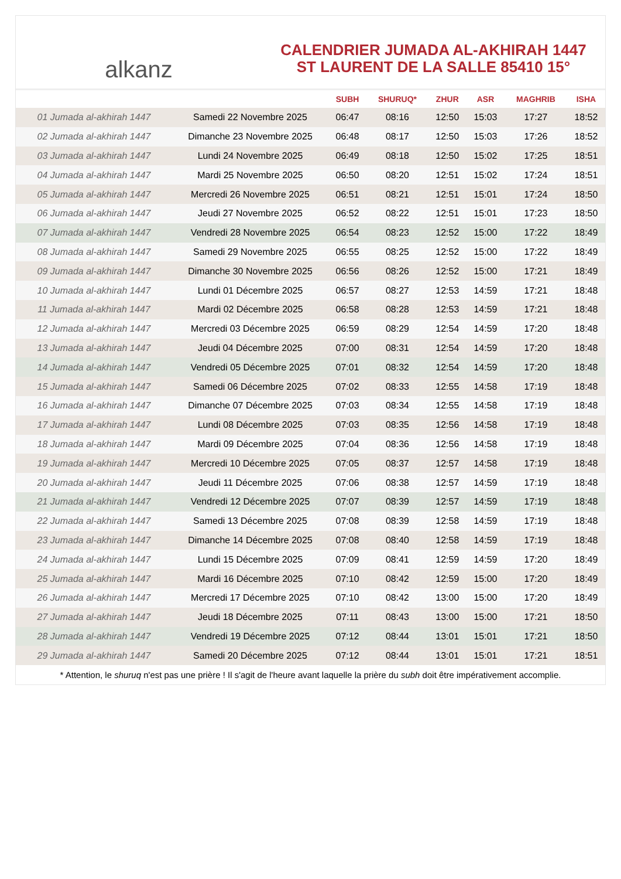alkanz
CALENDRIER JUMADA AL-AKHIRAH 1447
ST LAURENT DE LA SALLE 85410 15°
| | | SUBH | SHURUQ* | ZHUR | ASR | MAGHRIB | ISHA |
| --- | --- | --- | --- | --- | --- | --- | --- |
| 01 Jumada al-akhirah 1447 | Samedi 22 Novembre 2025 | 06:47 | 08:16 | 12:50 | 15:03 | 17:27 | 18:52 |
| 02 Jumada al-akhirah 1447 | Dimanche 23 Novembre 2025 | 06:48 | 08:17 | 12:50 | 15:03 | 17:26 | 18:52 |
| 03 Jumada al-akhirah 1447 | Lundi 24 Novembre 2025 | 06:49 | 08:18 | 12:50 | 15:02 | 17:25 | 18:51 |
| 04 Jumada al-akhirah 1447 | Mardi 25 Novembre 2025 | 06:50 | 08:20 | 12:51 | 15:02 | 17:24 | 18:51 |
| 05 Jumada al-akhirah 1447 | Mercredi 26 Novembre 2025 | 06:51 | 08:21 | 12:51 | 15:01 | 17:24 | 18:50 |
| 06 Jumada al-akhirah 1447 | Jeudi 27 Novembre 2025 | 06:52 | 08:22 | 12:51 | 15:01 | 17:23 | 18:50 |
| 07 Jumada al-akhirah 1447 | Vendredi 28 Novembre 2025 | 06:54 | 08:23 | 12:52 | 15:00 | 17:22 | 18:49 |
| 08 Jumada al-akhirah 1447 | Samedi 29 Novembre 2025 | 06:55 | 08:25 | 12:52 | 15:00 | 17:22 | 18:49 |
| 09 Jumada al-akhirah 1447 | Dimanche 30 Novembre 2025 | 06:56 | 08:26 | 12:52 | 15:00 | 17:21 | 18:49 |
| 10 Jumada al-akhirah 1447 | Lundi 01 Décembre 2025 | 06:57 | 08:27 | 12:53 | 14:59 | 17:21 | 18:48 |
| 11 Jumada al-akhirah 1447 | Mardi 02 Décembre 2025 | 06:58 | 08:28 | 12:53 | 14:59 | 17:21 | 18:48 |
| 12 Jumada al-akhirah 1447 | Mercredi 03 Décembre 2025 | 06:59 | 08:29 | 12:54 | 14:59 | 17:20 | 18:48 |
| 13 Jumada al-akhirah 1447 | Jeudi 04 Décembre 2025 | 07:00 | 08:31 | 12:54 | 14:59 | 17:20 | 18:48 |
| 14 Jumada al-akhirah 1447 | Vendredi 05 Décembre 2025 | 07:01 | 08:32 | 12:54 | 14:59 | 17:20 | 18:48 |
| 15 Jumada al-akhirah 1447 | Samedi 06 Décembre 2025 | 07:02 | 08:33 | 12:55 | 14:58 | 17:19 | 18:48 |
| 16 Jumada al-akhirah 1447 | Dimanche 07 Décembre 2025 | 07:03 | 08:34 | 12:55 | 14:58 | 17:19 | 18:48 |
| 17 Jumada al-akhirah 1447 | Lundi 08 Décembre 2025 | 07:03 | 08:35 | 12:56 | 14:58 | 17:19 | 18:48 |
| 18 Jumada al-akhirah 1447 | Mardi 09 Décembre 2025 | 07:04 | 08:36 | 12:56 | 14:58 | 17:19 | 18:48 |
| 19 Jumada al-akhirah 1447 | Mercredi 10 Décembre 2025 | 07:05 | 08:37 | 12:57 | 14:58 | 17:19 | 18:48 |
| 20 Jumada al-akhirah 1447 | Jeudi 11 Décembre 2025 | 07:06 | 08:38 | 12:57 | 14:59 | 17:19 | 18:48 |
| 21 Jumada al-akhirah 1447 | Vendredi 12 Décembre 2025 | 07:07 | 08:39 | 12:57 | 14:59 | 17:19 | 18:48 |
| 22 Jumada al-akhirah 1447 | Samedi 13 Décembre 2025 | 07:08 | 08:39 | 12:58 | 14:59 | 17:19 | 18:48 |
| 23 Jumada al-akhirah 1447 | Dimanche 14 Décembre 2025 | 07:08 | 08:40 | 12:58 | 14:59 | 17:19 | 18:48 |
| 24 Jumada al-akhirah 1447 | Lundi 15 Décembre 2025 | 07:09 | 08:41 | 12:59 | 14:59 | 17:20 | 18:49 |
| 25 Jumada al-akhirah 1447 | Mardi 16 Décembre 2025 | 07:10 | 08:42 | 12:59 | 15:00 | 17:20 | 18:49 |
| 26 Jumada al-akhirah 1447 | Mercredi 17 Décembre 2025 | 07:10 | 08:42 | 13:00 | 15:00 | 17:20 | 18:49 |
| 27 Jumada al-akhirah 1447 | Jeudi 18 Décembre 2025 | 07:11 | 08:43 | 13:00 | 15:00 | 17:21 | 18:50 |
| 28 Jumada al-akhirah 1447 | Vendredi 19 Décembre 2025 | 07:12 | 08:44 | 13:01 | 15:01 | 17:21 | 18:50 |
| 29 Jumada al-akhirah 1447 | Samedi 20 Décembre 2025 | 07:12 | 08:44 | 13:01 | 15:01 | 17:21 | 18:51 |
* Attention, le shuruq n'est pas une prière ! Il s'agit de l'heure avant laquelle la prière du subh doit être impérativement accomplie.